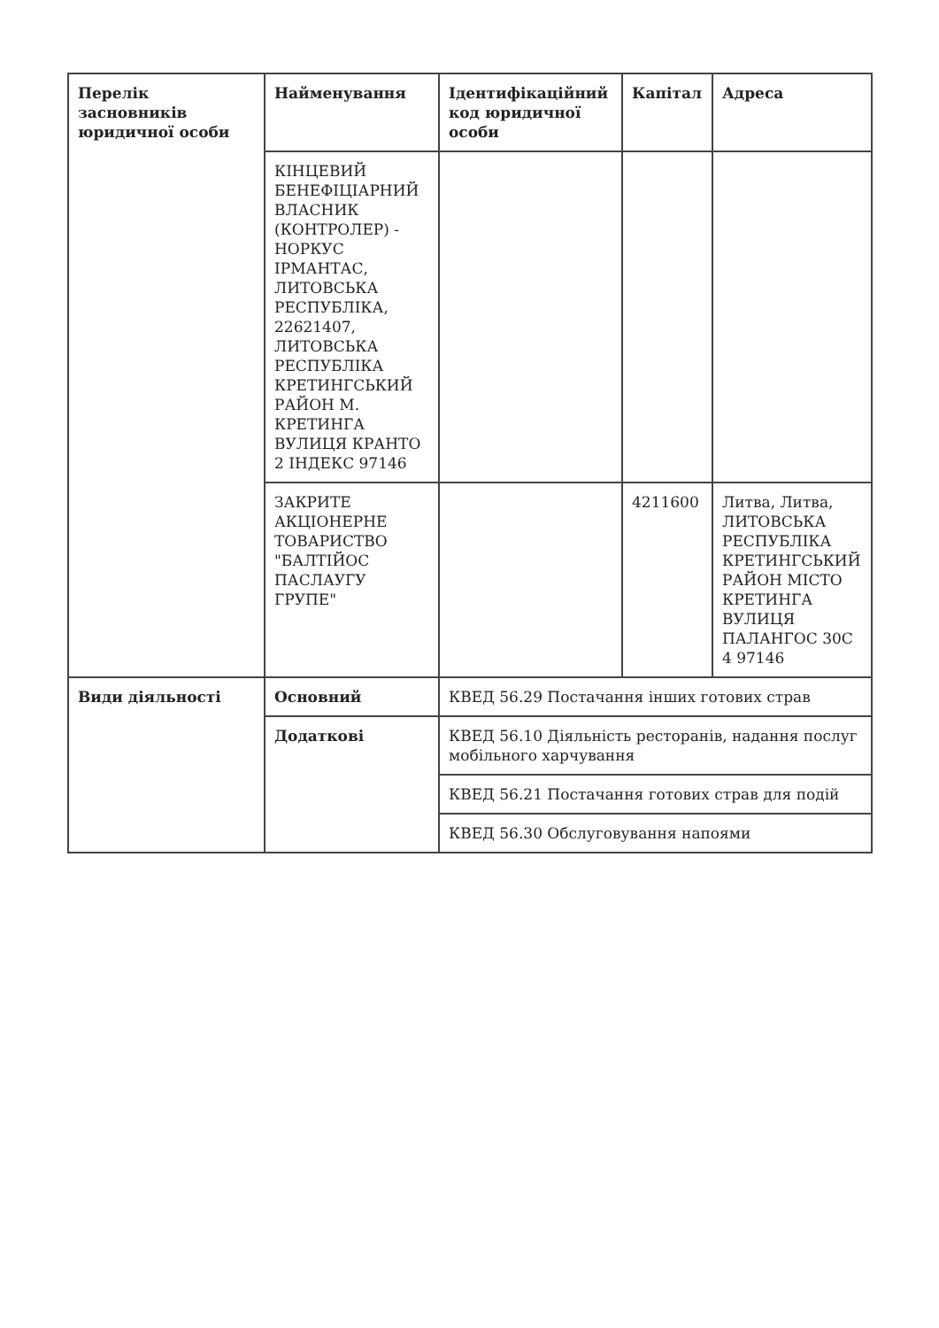| Перелік засновників юридичної особи | Найменування | Ідентифікаційний код юридичної особи | Капітал | Адреса |
| --- | --- | --- | --- | --- |
| | КІНЦЕВИЙ БЕНЕФІЦІАРНИЙ ВЛАСНИК (КОНТРОЛЕР) - НОРКУС ІРМАНТАС, ЛИТОВСЬКА РЕСПУБЛІКА, 22621407, ЛИТОВСЬКА РЕСПУБЛІКА КРЕТИНГСЬКИЙ РАЙОН М. КРЕТИНГА ВУЛИЦЯ КРАНТО 2 ІНДЕКС 97146 | | | |
| | ЗАКРИТЕ АКЦІОНЕРНЕ ТОВАРИСТВО "БАЛТІЙОС ПАСЛАУГУ ГРУПЕ" | | 4211600 | Литва, Литва, ЛИТОВСЬКА РЕСПУБЛІКА КРЕТИНГСЬКИЙ РАЙОН МІСТО КРЕТИНГА ВУЛИЦЯ ПАЛАНГОС 30С 4 97146 |
| Види діяльності | Основний | КВЕД 56.29 Постачання інших готових страв | | |
| | Додаткові | КВЕД 56.10 Діяльність ресторанів, надання послуг мобільного харчування | | |
| | | КВЕД 56.21 Постачання готових страв для подій | | |
| | | КВЕД 56.30 Обслуговування напоями | | |